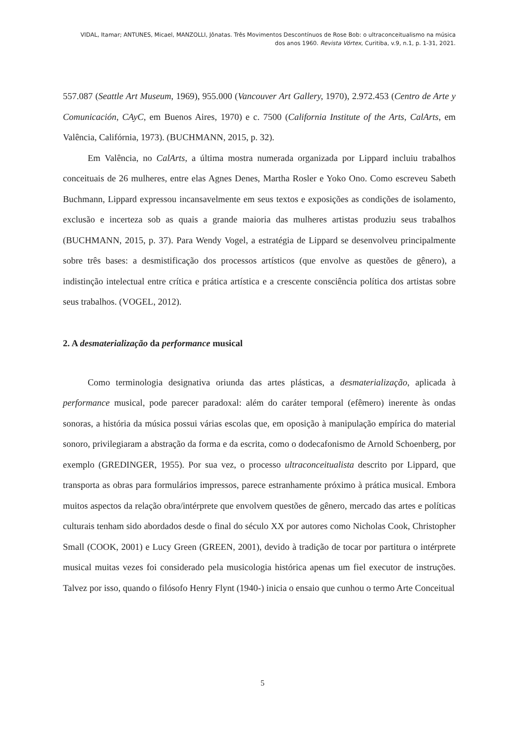VIDAL, Itamar; ANTUNES, Micael, MANZOLLI, Jônatas. Três Movimentos Descontínuos de Rose Bob: o ultraconceitualismo na música
dos anos 1960. Revista Vórtex, Curitiba, v.9, n.1, p. 1-31, 2021.
557.087 (Seattle Art Museum, 1969), 955.000 (Vancouver Art Gallery, 1970), 2.972.453 (Centro de Arte y Comunicación, CAyC, em Buenos Aires, 1970) e c. 7500 (California Institute of the Arts, CalArts, em Valência, Califórnia, 1973). (BUCHMANN, 2015, p. 32).
Em Valência, no CalArts, a última mostra numerada organizada por Lippard incluiu trabalhos conceituais de 26 mulheres, entre elas Agnes Denes, Martha Rosler e Yoko Ono. Como escreveu Sabeth Buchmann, Lippard expressou incansavelmente em seus textos e exposições as condições de isolamento, exclusão e incerteza sob as quais a grande maioria das mulheres artistas produziu seus trabalhos (BUCHMANN, 2015, p. 37). Para Wendy Vogel, a estratégia de Lippard se desenvolveu principalmente sobre três bases: a desmistificação dos processos artísticos (que envolve as questões de gênero), a indistinção intelectual entre crítica e prática artística e a crescente consciência política dos artistas sobre seus trabalhos. (VOGEL, 2012).
2. A desmaterialização da performance musical
Como terminologia designativa oriunda das artes plásticas, a desmaterialização, aplicada à performance musical, pode parecer paradoxal: além do caráter temporal (efêmero) inerente às ondas sonoras, a história da música possui várias escolas que, em oposição à manipulação empírica do material sonoro, privilegiaram a abstração da forma e da escrita, como o dodecafonismo de Arnold Schoenberg, por exemplo (GREDINGER, 1955). Por sua vez, o processo ultraconceitualista descrito por Lippard, que transporta as obras para formulários impressos, parece estranhamente próximo à prática musical. Embora muitos aspectos da relação obra/intérprete que envolvem questões de gênero, mercado das artes e políticas culturais tenham sido abordados desde o final do século XX por autores como Nicholas Cook, Christopher Small (COOK, 2001) e Lucy Green (GREEN, 2001), devido à tradição de tocar por partitura o intérprete musical muitas vezes foi considerado pela musicologia histórica apenas um fiel executor de instruções. Talvez por isso, quando o filósofo Henry Flynt (1940-) inicia o ensaio que cunhou o termo Arte Conceitual
5